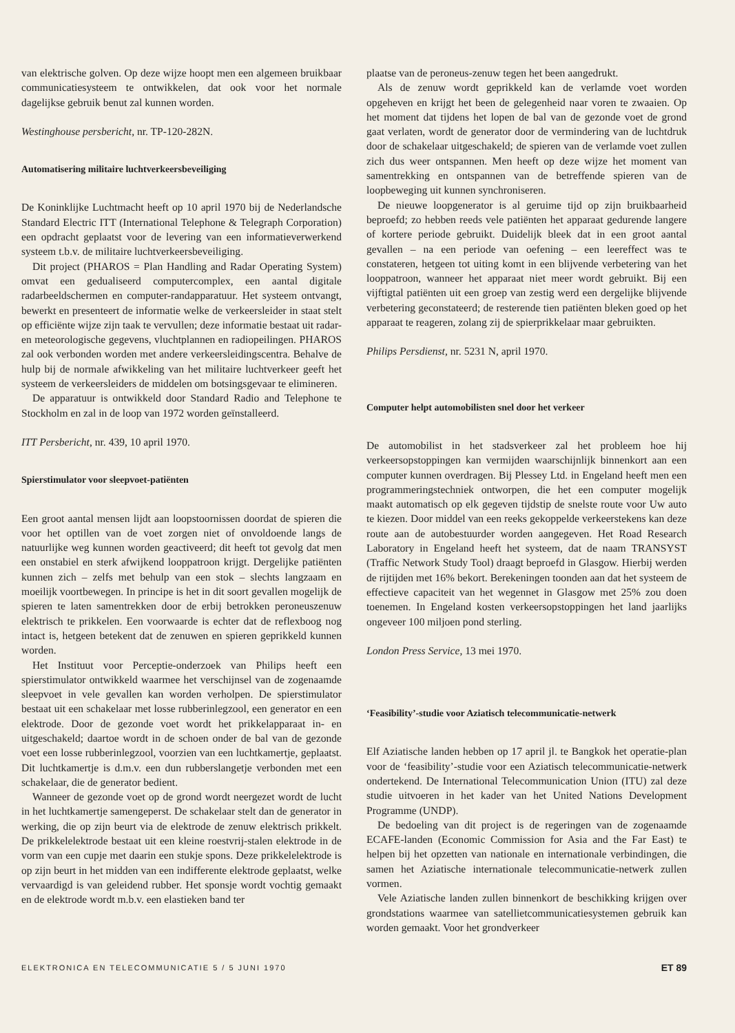van elektrische golven. Op deze wijze hoopt men een algemeen bruikbaar communicatiesysteem te ontwikkelen, dat ook voor het normale dagelijkse gebruik benut zal kunnen worden.
Westinghouse persbericht, nr. TP-120-282N.
Automatisering militaire luchtverkeersbeveiliging
De Koninklijke Luchtmacht heeft op 10 april 1970 bij de Nederlandsche Standard Electric ITT (International Telephone & Telegraph Corporation) een opdracht geplaatst voor de levering van een informatieverwerkend systeem t.b.v. de militaire luchtverkeersbeveiliging.
Dit project (PHAROS = Plan Handling and Radar Operating System) omvat een gedualiseerd computercomplex, een aantal digitale radarbeeldschermen en computer-randapparatuur. Het systeem ontvangt, bewerkt en presenteert de informatie welke de verkeersleider in staat stelt op efficiënte wijze zijn taak te vervullen; deze informatie bestaat uit radar- en meteorologische gegevens, vluchtplannen en radiopeilingen. PHAROS zal ook verbonden worden met andere verkeersleidingscentra. Behalve de hulp bij de normale afwikkeling van het militaire luchtverkeer geeft het systeem de verkeersleiders de middelen om botsingsgevaar te elimineren.
De apparatuur is ontwikkeld door Standard Radio and Telephone te Stockholm en zal in de loop van 1972 worden geïnstalleerd.
ITT Persbericht, nr. 439, 10 april 1970.
Spierstimulator voor sleepvoet-patiënten
Een groot aantal mensen lijdt aan loopstoornissen doordat de spieren die voor het optillen van de voet zorgen niet of onvoldoende langs de natuurlijke weg kunnen worden geactiveerd; dit heeft tot gevolg dat men een onstabiel en sterk afwijkend looppatroon krijgt. Dergelijke patiënten kunnen zich – zelfs met behulp van een stok – slechts langzaam en moeilijk voortbewegen. In principe is het in dit soort gevallen mogelijk de spieren te laten samentrekken door de erbij betrokken peroneuszenuw elektrisch te prikkelen. Een voorwaarde is echter dat de reflexboog nog intact is, hetgeen betekent dat de zenuwen en spieren geprikkeld kunnen worden.
Het Instituut voor Perceptie-onderzoek van Philips heeft een spierstimulator ontwikkeld waarmee het verschijnsel van de zogenaamde sleepvoet in vele gevallen kan worden verholpen. De spierstimulator bestaat uit een schakelaar met losse rubberinlegzool, een generator en een elektrode. Door de gezonde voet wordt het prikkelapparaat in- en uitgeschakeld; daartoe wordt in de schoen onder de bal van de gezonde voet een losse rubberinlegzool, voorzien van een luchtkamertje, geplaatst. Dit luchtkamertje is d.m.v. een dun rubberslangetje verbonden met een schakelaar, die de generator bedient.
Wanneer de gezonde voet op de grond wordt neergezet wordt de lucht in het luchtkamertje samengeperst. De schakelaar stelt dan de generator in werking, die op zijn beurt via de elektrode de zenuw elektrisch prikkelt. De prikkelelektrode bestaat uit een kleine roestvrij-stalen elektrode in de vorm van een cupje met daarin een stukje spons. Deze prikkelelektrode is op zijn beurt in het midden van een indifferente elektrode geplaatst, welke vervaardigd is van geleidend rubber. Het sponsje wordt vochtig gemaakt en de elektrode wordt m.b.v. een elastieken band ter
plaatse van de peroneus-zenuw tegen het been aangedrukt.
Als de zenuw wordt geprikkeld kan de verlamde voet worden opgeheven en krijgt het been de gelegenheid naar voren te zwaaien. Op het moment dat tijdens het lopen de bal van de gezonde voet de grond gaat verlaten, wordt de generator door de vermindering van de luchtdruk door de schakelaar uitgeschakeld; de spieren van de verlamde voet zullen zich dus weer ontspannen. Men heeft op deze wijze het moment van samentrekking en ontspannen van de betreffende spieren van de loopbeweging uit kunnen synchroniseren.
De nieuwe loopgenerator is al geruime tijd op zijn bruikbaarheid beproefd; zo hebben reeds vele patiënten het apparaat gedurende langere of kortere periode gebruikt. Duidelijk bleek dat in een groot aantal gevallen – na een periode van oefening – een leereffect was te constateren, hetgeen tot uiting komt in een blijvende verbetering van het looppatroon, wanneer het apparaat niet meer wordt gebruikt. Bij een vijftigtal patiënten uit een groep van zestig werd een dergelijke blijvende verbetering geconstateerd; de resterende tien patiënten bleken goed op het apparaat te reageren, zolang zij de spierprikkelaar maar gebruikten.
Philips Persdienst, nr. 5231 N, april 1970.
Computer helpt automobilisten snel door het verkeer
De automobilist in het stadsverkeer zal het probleem hoe hij verkeersopstoppingen kan vermijden waarschijnlijk binnenkort aan een computer kunnen overdragen. Bij Plessey Ltd. in Engeland heeft men een programmeringstechniek ontworpen, die het een computer mogelijk maakt automatisch op elk gegeven tijdstip de snelste route voor Uw auto te kiezen. Door middel van een reeks gekoppelde verkeerstekens kan deze route aan de autobestuurder worden aangegeven. Het Road Research Laboratory in Engeland heeft het systeem, dat de naam TRANSYST (Traffic Network Study Tool) draagt beproefd in Glasgow. Hierbij werden de rijtijden met 16% bekort. Berekeningen toonden aan dat het systeem de effectieve capaciteit van het wegennet in Glasgow met 25% zou doen toenemen. In Engeland kosten verkeersopstoppingen het land jaarlijks ongeveer 100 miljoen pond sterling.
London Press Service, 13 mei 1970.
‘Feasibility’-studie voor Aziatisch telecommunicatie-netwerk
Elf Aziatische landen hebben op 17 april jl. te Bangkok het operatie-plan voor de ‘feasibility’-studie voor een Aziatisch telecommunicatie-netwerk ondertekend. De International Telecommunication Union (ITU) zal deze studie uitvoeren in het kader van het United Nations Development Programme (UNDP).
De bedoeling van dit project is de regeringen van de zogenaamde ECAFE-landen (Economic Commission for Asia and the Far East) te helpen bij het opzetten van nationale en internationale verbindingen, die samen het Aziatische internationale telecommunicatie-netwerk zullen vormen.
Vele Aziatische landen zullen binnenkort de beschikking krijgen over grondstations waarmee van satellietcommunicatiesystemen gebruik kan worden gemaakt. Voor het grondverkeer
ELEKTRONICA EN TELECOMMUNICATIE 5 / 5 JUNI 1970 ET 89